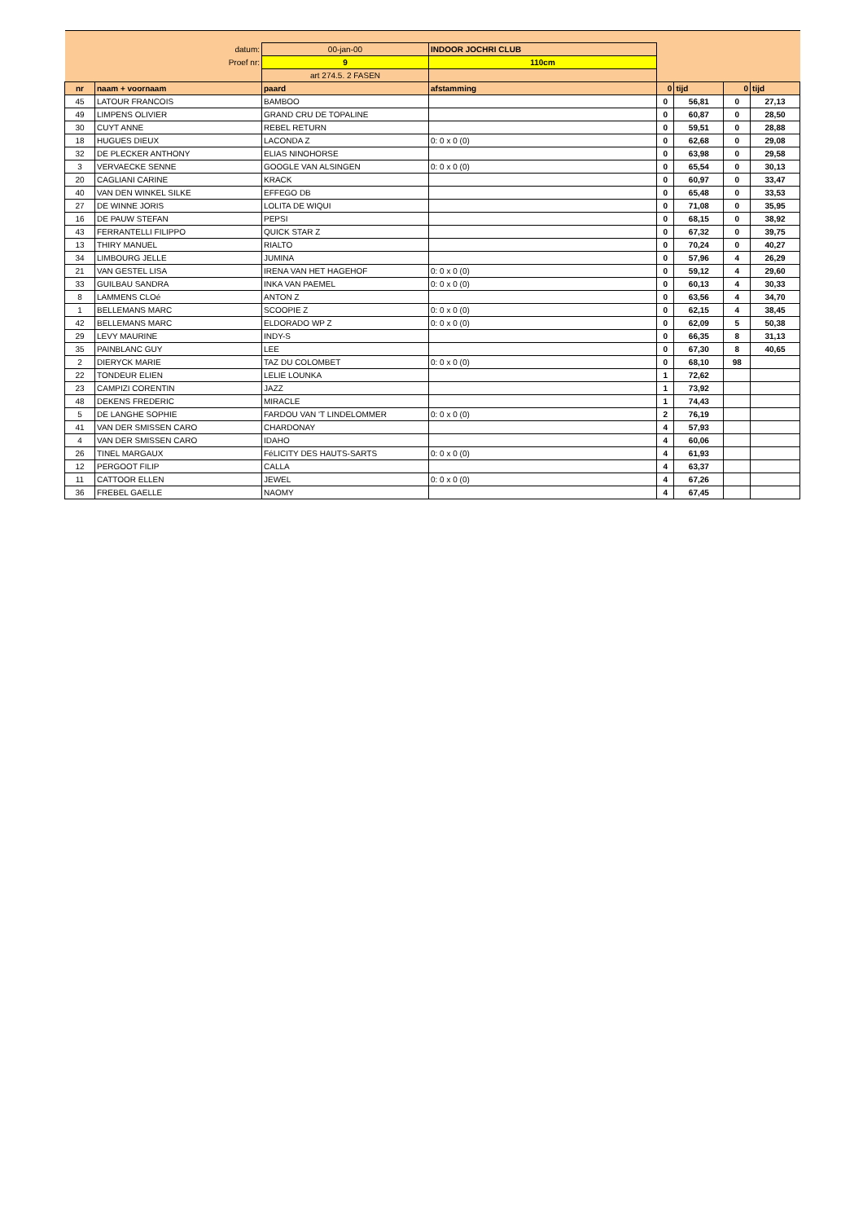| datum: | | 00-jan-00 | INDOOR JOCHRI CLUB | | | | |
| Proef nr: | | 9 | 110cm | | | | |
| | | art 274.5. 2 FASEN | | | | | |
| nr | naam + voornaam | paard | afstamming | 0 | tijd | 0 | tijd |
| 45 | LATOUR FRANCOIS | BAMBOO | | 0 | 56,81 | 0 | 27,13 |
| 49 | LIMPENS OLIVIER | GRAND CRU DE TOPALINE | | 0 | 60,87 | 0 | 28,50 |
| 30 | CUYT ANNE | REBEL RETURN | | 0 | 59,51 | 0 | 28,88 |
| 18 | HUGUES DIEUX | LACONDA Z | 0: 0 x 0 (0) | 0 | 62,68 | 0 | 29,08 |
| 32 | DE PLECKER ANTHONY | ELIAS NINOHORSE | | 0 | 63,98 | 0 | 29,58 |
| 3 | VERVAECKE SENNE | GOOGLE VAN ALSINGEN | 0: 0 x 0 (0) | 0 | 65,54 | 0 | 30,13 |
| 20 | CAGLIANI CARINE | KRACK | | 0 | 60,97 | 0 | 33,47 |
| 40 | VAN DEN WINKEL SILKE | EFFEGO DB | | 0 | 65,48 | 0 | 33,53 |
| 27 | DE WINNE JORIS | LOLITA DE WIQUI | | 0 | 71,08 | 0 | 35,95 |
| 16 | DE PAUW STEFAN | PEPSI | | 0 | 68,15 | 0 | 38,92 |
| 43 | FERRANTELLI FILIPPO | QUICK STAR Z | | 0 | 67,32 | 0 | 39,75 |
| 13 | THIRY MANUEL | RIALTO | | 0 | 70,24 | 0 | 40,27 |
| 34 | LIMBOURG JELLE | JUMINA | | 0 | 57,96 | 4 | 26,29 |
| 21 | VAN GESTEL LISA | IRENA VAN HET HAGEHOF | 0: 0 x 0 (0) | 0 | 59,12 | 4 | 29,60 |
| 33 | GUILBAU SANDRA | INKA VAN PAEMEL | 0: 0 x 0 (0) | 0 | 60,13 | 4 | 30,33 |
| 8 | LAMMENS CLOé | ANTON Z | | 0 | 63,56 | 4 | 34,70 |
| 1 | BELLEMANS MARC | SCOOPIE Z | 0: 0 x 0 (0) | 0 | 62,15 | 4 | 38,45 |
| 42 | BELLEMANS MARC | ELDORADO WP Z | 0: 0 x 0 (0) | 0 | 62,09 | 5 | 50,38 |
| 29 | LEVY MAURINE | INDY-S | | 0 | 66,35 | 8 | 31,13 |
| 35 | PAINBLANC GUY | LEE | | 0 | 67,30 | 8 | 40,65 |
| 2 | DIERYCK MARIE | TAZ DU COLOMBET | 0: 0 x 0 (0) | 0 | 68,10 | 98 | |
| 22 | TONDEUR ELIEN | LELIE LOUNKA | | 1 | 72,62 | | |
| 23 | CAMPIZI CORENTIN | JAZZ | | 1 | 73,92 | | |
| 48 | DEKENS FREDERIC | MIRACLE | | 1 | 74,43 | | |
| 5 | DE LANGHE SOPHIE | FARDOU VAN 'T LINDELOMMER | 0: 0 x 0 (0) | 2 | 76,19 | | |
| 41 | VAN DER SMISSEN CARO | CHARDONAY | | 4 | 57,93 | | |
| 4 | VAN DER SMISSEN CARO | IDAHO | | 4 | 60,06 | | |
| 26 | TINEL MARGAUX | FéLICITY DES HAUTS-SARTS | 0: 0 x 0 (0) | 4 | 61,93 | | |
| 12 | PERGOOT FILIP | CALLA | | 4 | 63,37 | | |
| 11 | CATTOOR ELLEN | JEWEL | 0: 0 x 0 (0) | 4 | 67,26 | | |
| 36 | FREBEL GAELLE | NAOMY | | 4 | 67,45 | | |